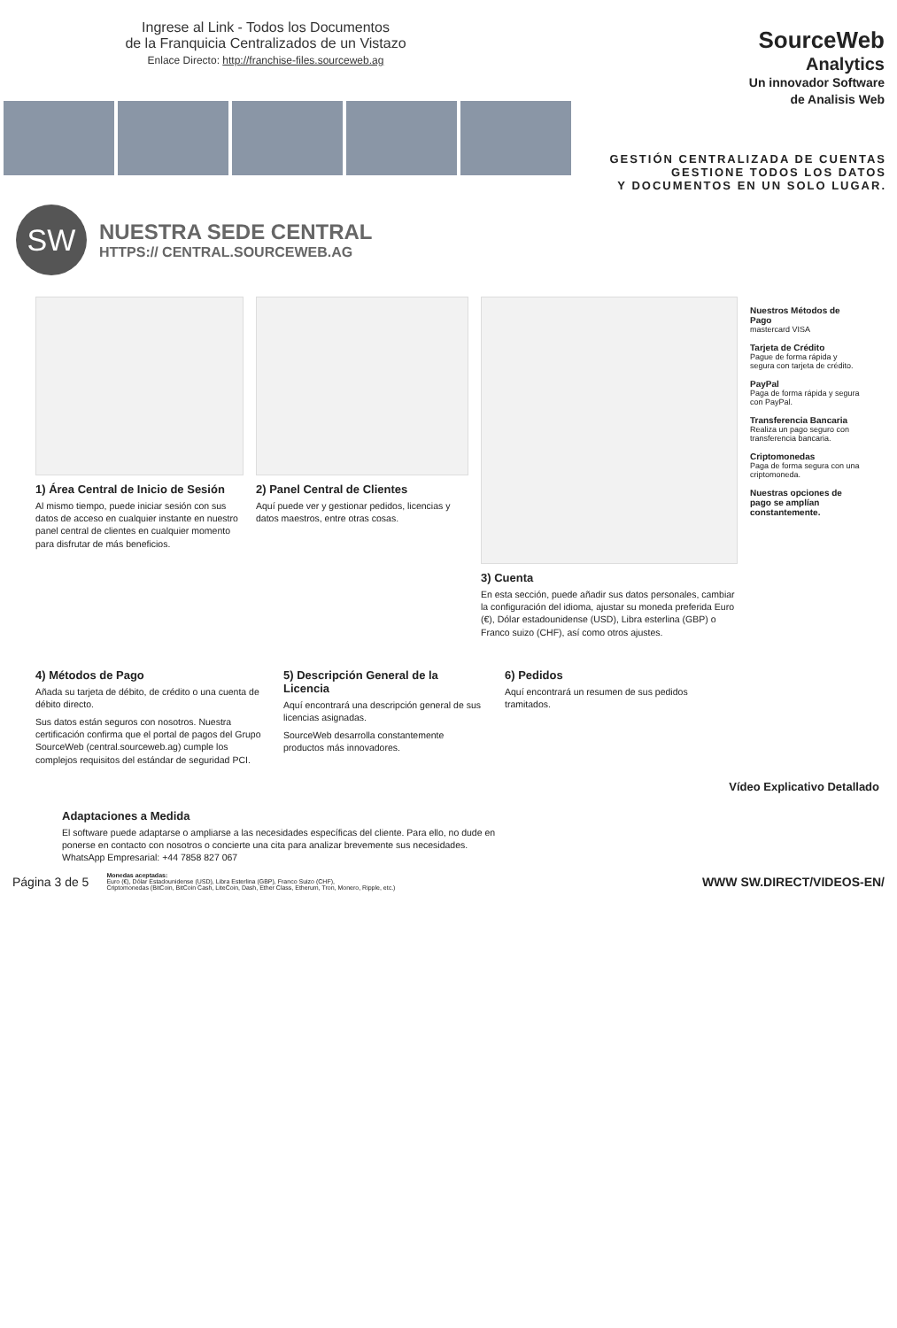Ingrese al Link - Todos los Documentos
de la Franquicia Centralizados de un Vistazo
Enlace Directo: http://franchise-files.sourceweb.ag
SourceWeb
Analytics
Un innovador Software
de Analisis Web
GESTIÓN CENTRALIZADA DE CUENTAS
GESTIONE TODOS LOS DATOS
Y DOCUMENTOS EN UN SOLO LUGAR.
SW
NUESTRA SEDE CENTRAL
HTTPS:// CENTRAL.SOURCEWEB.AG
1) Área Central de Inicio de Sesión
Al mismo tiempo, puede iniciar sesión con sus datos de acceso en cualquier instante en nuestro panel central de clientes en cualquier momento para disfrutar de más beneficios.
2) Panel Central de Clientes
Aquí puede ver y gestionar pedidos, licencias y datos maestros, entre otras cosas.
3) Cuenta
En esta sección, puede añadir sus datos personales, cambiar la configuración del idioma, ajustar su moneda preferida Euro (€), Dólar estadounidense (USD), Libra esterlina (GBP) o Franco suizo (CHF), así como otros ajustes.
Nuestros Métodos de Pago
mastercard VISA
Tarjeta de Crédito
Pague de forma rápida y segura con tarjeta de crédito.
PayPal
Paga de forma rápida y segura con PayPal.
Transferencia Bancaria
Realiza un pago seguro con transferencia bancaria.
Criptomonedas
Paga de forma segura con una criptomoneda.
Nuestras opciones de pago se amplían constantemente.
4) Métodos de Pago
Añada su tarjeta de débito, de crédito o una cuenta de débito directo.
Sus datos están seguros con nosotros. Nuestra certificación confirma que el portal de pagos del Grupo SourceWeb (central.sourceweb.ag) cumple los complejos requisitos del estándar de seguridad PCI.
5) Descripción General de la Licencia
Aquí encontrará una descripción general de sus licencias asignadas.
SourceWeb desarrolla constantemente productos más innovadores.
6) Pedidos
Aquí encontrará un resumen de sus pedidos tramitados.
Vídeo Explicativo Detallado
Adaptaciones a Medida
El software puede adaptarse o ampliarse a las necesidades específicas del cliente. Para ello, no dude en ponerse en contacto con nosotros o concierte una cita para analizar brevemente sus necesidades. WhatsApp Empresarial: +44 7858 827 067
Página 3 de 5 Monedas aceptadas:
Euro (€), Dólar Estadounidense (USD), Libra Esterlina (GBP), Franco Suizo (CHF),
Criptomonedas (BitCoin, BitCoin Cash, LiteCoin, Dash, Ether Class, Etherum, Tron, Monero, Ripple, etc.) WWW SW.DIRECT/VIDEOS-EN/